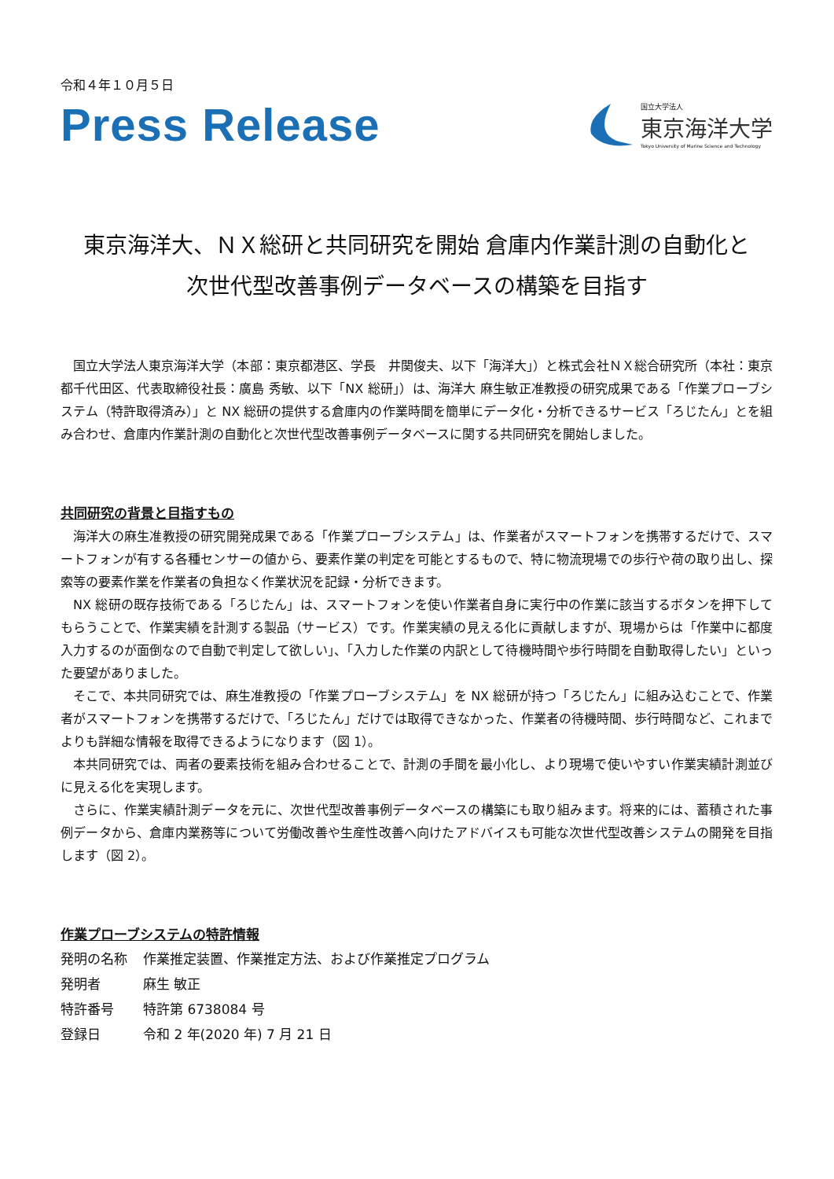令和４年１０月５日
Press Release
国立大学法人
東京海洋大学
Tokyo University of Marine Science and Technology
東京海洋大、ＮＸ総研と共同研究を開始 倉庫内作業計測の自動化と
次世代型改善事例データベースの構築を目指す
国立大学法人東京海洋大学（本部：東京都港区、学長　井関俊夫、以下「海洋大」）と株式会社ＮＸ総合研究所（本社：東京都千代田区、代表取締役社長：廣島 秀敏、以下「NX 総研」）は、海洋大 麻生敏正准教授の研究成果である「作業プローブシステム（特許取得済み）」と NX 総研の提供する倉庫内の作業時間を簡単にデータ化・分析できるサービス「ろじたん」とを組み合わせ、倉庫内作業計測の自動化と次世代型改善事例データベースに関する共同研究を開始しました。
共同研究の背景と目指すもの
海洋大の麻生准教授の研究開発成果である「作業プローブシステム」は、作業者がスマートフォンを携帯するだけで、スマートフォンが有する各種センサーの値から、要素作業の判定を可能とするもので、特に物流現場での歩行や荷の取り出し、探索等の要素作業を作業者の負担なく作業状況を記録・分析できます。
NX 総研の既存技術である「ろじたん」は、スマートフォンを使い作業者自身に実行中の作業に該当するボタンを押下してもらうことで、作業実績を計測する製品（サービス）です。作業実績の見える化に貢献しますが、現場からは「作業中に都度入力するのが面倒なので自動で判定して欲しい」、「入力した作業の内訳として待機時間や歩行時間を自動取得したい」といった要望がありました。
そこで、本共同研究では、麻生准教授の「作業プローブシステム」を NX 総研が持つ「ろじたん」に組み込むことで、作業者がスマートフォンを携帯するだけで、「ろじたん」だけでは取得できなかった、作業者の待機時間、歩行時間など、これまでよりも詳細な情報を取得できるようになります（図 1）。
本共同研究では、両者の要素技術を組み合わせることで、計測の手間を最小化し、より現場で使いやすい作業実績計測並びに見える化を実現します。
さらに、作業実績計測データを元に、次世代型改善事例データベースの構築にも取り組みます。将来的には、蓄積された事例データから、倉庫内業務等について労働改善や生産性改善へ向けたアドバイスも可能な次世代型改善システムの開発を目指します（図 2）。
作業プローブシステムの特許情報
| 発明の名称 | 作業推定装置、作業推定方法、および作業推定プログラム |
| 発明者 | 麻生 敏正 |
| 特許番号 | 特許第 6738084 号 |
| 登録日 | 令和 2 年(2020 年) 7 月 21 日 |